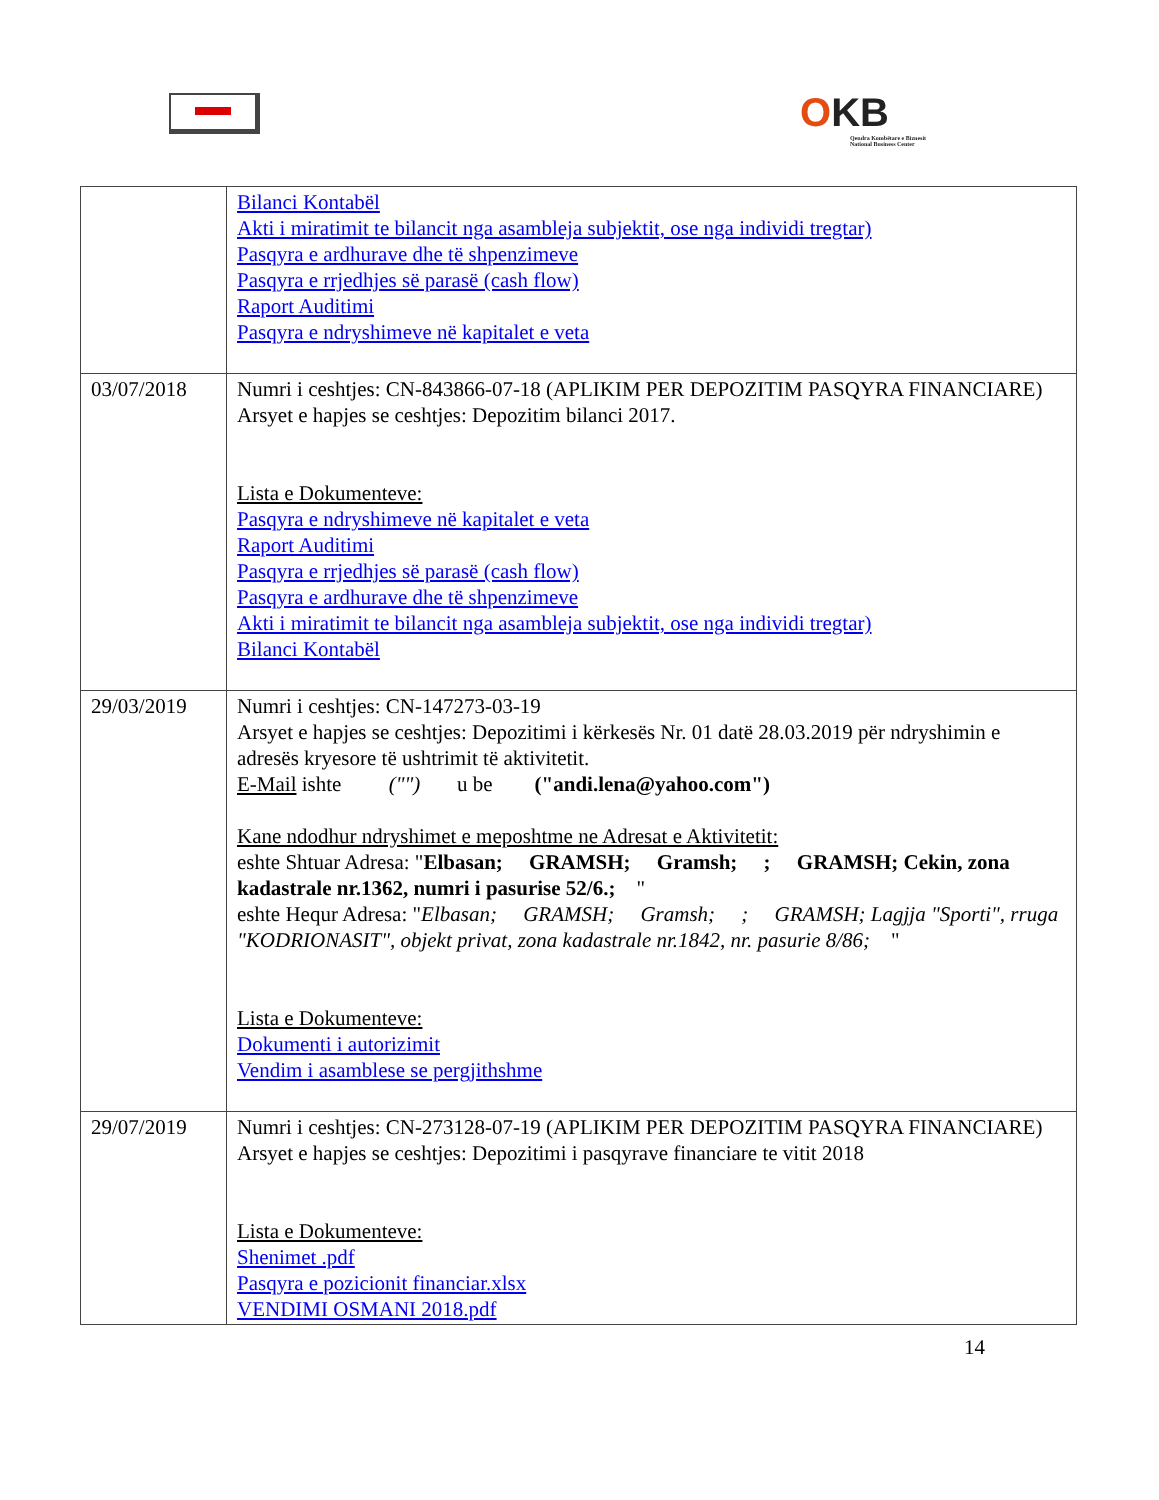OKB
Qendra Kombëtare e Biznesit
National Business Center
| | Bilanci Kontabël Akti i miratimit te bilancit nga asambleja subjektit, ose nga individi tregtar) Pasqyra e ardhurave dhe të shpenzimeve Pasqyra e rrjedhjes së parasë (cash flow) Raport Auditimi Pasqyra e ndryshimeve në kapitalet e veta |
| 03/07/2018 | Numri i ceshtjes: CN-843866-07-18 (APLIKIM PER DEPOZITIM PASQYRA FINANCIARE) Arsyet e hapjes se ceshtjes: Depozitim bilanci 2017. Lista e Dokumenteve: Pasqyra e ndryshimeve në kapitalet e veta Raport Auditimi Pasqyra e rrjedhjes së parasë (cash flow) Pasqyra e ardhurave dhe të shpenzimeve Akti i miratimit te bilancit nga asambleja subjektit, ose nga individi tregtar) Bilanci Kontabël |
| 29/03/2019 | Numri i ceshtjes: CN-147273-03-19 Arsyet e hapjes se ceshtjes: Depozitimi i kërkesës Nr. 01 datë 28.03.2019 për ndryshimin e adresës kryesore të ushtrimit të aktivitetit. E-Mail ishte ("") u be ("andi.lena@yahoo.com") Kane ndodhur ndryshimet e meposhtme ne Adresat e Aktivitetit: eshte Shtuar Adresa: " Elbasan; GRAMSH; Gramsh; ; GRAMSH; Cekin, zona kadastrale nr.1362, numri i pasurise 52/6.; " eshte Hequr Adresa: " Elbasan; GRAMSH; Gramsh; ; GRAMSH; Lagjja "Sporti", rruga "KODRIONASIT", objekt privat, zona kadastrale nr.1842, nr. pasurie 8/86; " Lista e Dokumenteve: Dokumenti i autorizimit Vendim i asamblese se pergjithshme |
| 29/07/2019 | Numri i ceshtjes: CN-273128-07-19 (APLIKIM PER DEPOZITIM PASQYRA FINANCIARE) Arsyet e hapjes se ceshtjes: Depozitimi i pasqyrave financiare te vitit 2018 Lista e Dokumenteve: Shenimet .pdf Pasqyra e pozicionit financiar.xlsx VENDIMI OSMANI 2018.pdf |
14